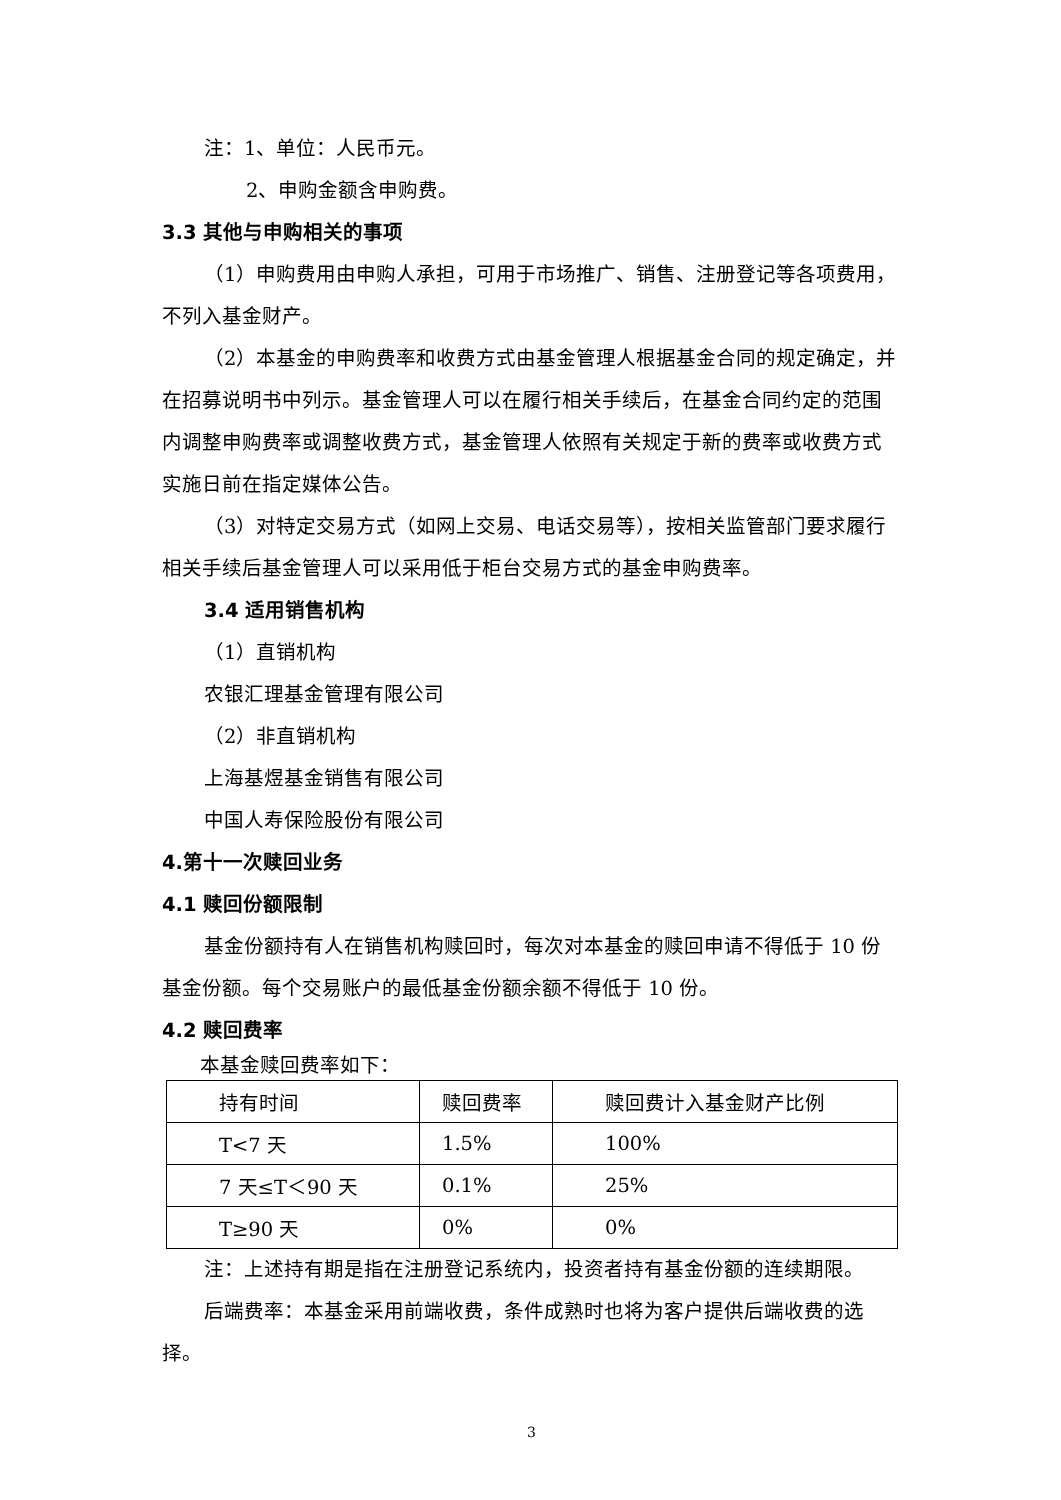注：1、单位：人民币元。
2、申购金额含申购费。
3.3 其他与申购相关的事项
（1）申购费用由申购人承担，可用于市场推广、销售、注册登记等各项费用，不列入基金财产。
（2）本基金的申购费率和收费方式由基金管理人根据基金合同的规定确定，并在招募说明书中列示。基金管理人可以在履行相关手续后，在基金合同约定的范围内调整申购费率或调整收费方式，基金管理人依照有关规定于新的费率或收费方式实施日前在指定媒体公告。
（3）对特定交易方式（如网上交易、电话交易等），按相关监管部门要求履行相关手续后基金管理人可以采用低于柜台交易方式的基金申购费率。
3.4 适用销售机构
（1）直销机构
农银汇理基金管理有限公司
（2）非直销机构
上海基煜基金销售有限公司
中国人寿保险股份有限公司
4.第十一次赎回业务
4.1 赎回份额限制
基金份额持有人在销售机构赎回时，每次对本基金的赎回申请不得低于 10 份基金份额。每个交易账户的最低基金份额余额不得低于 10 份。
4.2 赎回费率
本基金赎回费率如下：
| 持有时间 | 赎回费率 | 赎回费计入基金财产比例 |
| T<7 天 | 1.5% | 100% |
| 7 天≤T＜90 天 | 0.1% | 25% |
| T≥90 天 | 0% | 0% |
注：上述持有期是指在注册登记系统内，投资者持有基金份额的连续期限。
后端费率：本基金采用前端收费，条件成熟时也将为客户提供后端收费的选择。
3